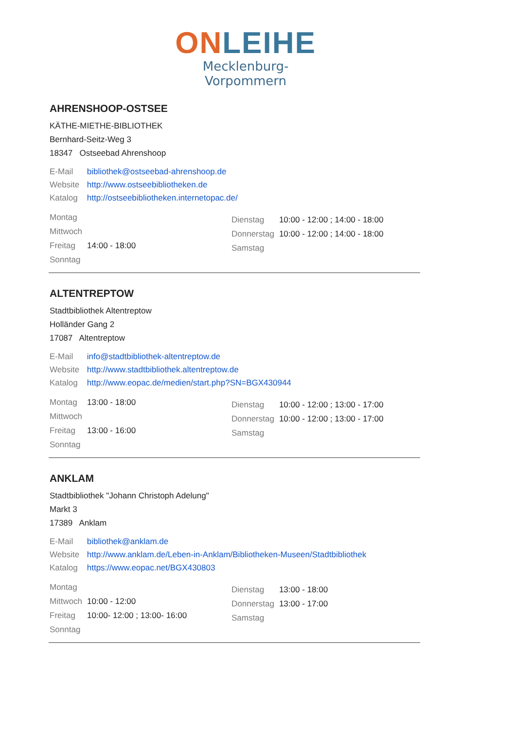ON LEIHE
Mecklenburg-Vorpommern
AHRENSHOOP-OSTSEE
KÄTHE-MIETHE-BIBLIOTHEK
Bernhard-Seitz-Weg 3
18347 Ostseebad Ahrenshoop
E-Mail bibliothek@ostseebad-ahrenshoop.de
Website http://www.ostseebibliotheken.de
Katalog http://ostseebibliotheken.internetopac.de/
| Montag | |
| Mittwoch | |
| Freitag | 14:00 - 18:00 |
| Sonntag | |
| Dienstag | 10:00 - 12:00 ; 14:00 - 18:00 |
| Donnerstag | 10:00 - 12:00 ; 14:00 - 18:00 |
| Samstag | |
ALTENTREPTOW
Stadtbibliothek Altentreptow
Holländer Gang 2
17087 Altentreptow
E-Mail info@stadtbibliothek-altentreptow.de
Website http://www.stadtbibliothek.altentreptow.de
Katalog http://www.eopac.de/medien/start.php?SN=BGX430944
| Montag | 13:00 - 18:00 |
| Mittwoch | |
| Freitag | 13:00 - 16:00 |
| Sonntag | |
| Dienstag | 10:00 - 12:00 ; 13:00 - 17:00 |
| Donnerstag | 10:00 - 12:00 ; 13:00 - 17:00 |
| Samstag | |
ANKLAM
Stadtbibliothek "Johann Christoph Adelung"
Markt 3
17389 Anklam
E-Mail bibliothek@anklam.de
Website http://www.anklam.de/Leben-in-Anklam/Bibliotheken-Museen/Stadtbibliothek
Katalog https://www.eopac.net/BGX430803
| Montag | |
| Mittwoch | 10:00 - 12:00 |
| Freitag | 10:00- 12:00 ; 13:00- 16:00 |
| Sonntag | |
| Dienstag | 13:00 - 18:00 |
| Donnerstag | 13:00 - 17:00 |
| Samstag | |